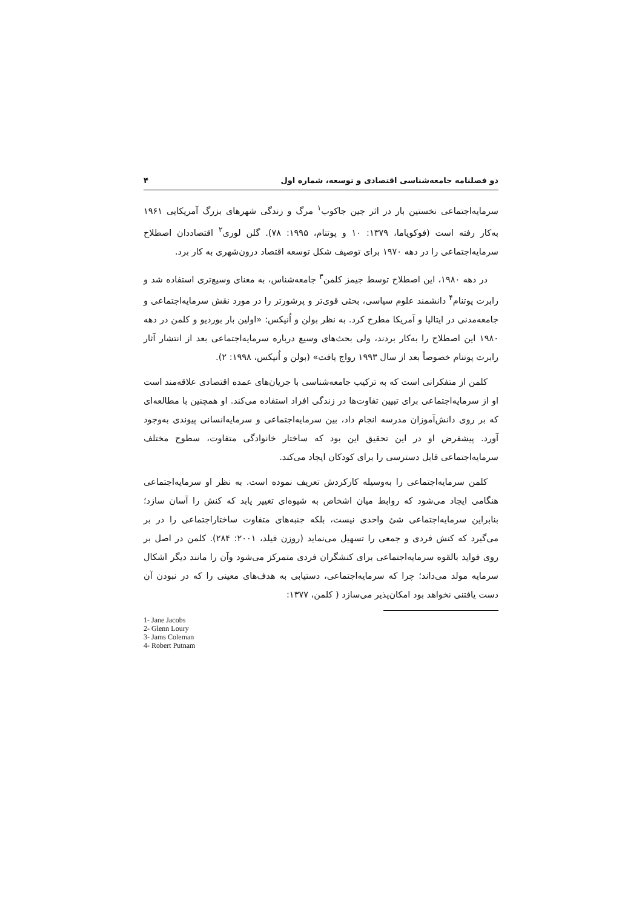دو فصلنامه جامعه‌شناسی اقتصادی و توسعه، شماره اول ۴
سرمایه‌اجتماعی نخستین بار در اثر جین جاکوب<sup>۱</sup> مرگ و زندگی شهرهای بزرگ آمریکایی ۱۹۶۱ به‌کار رفته است (فوکویاما، ۱۳۷۹: ۱۰ و پوتنام، ۱۹۹۵: ۷۸). گلن لوری<sup>۲</sup> اقتصاددان اصطلاح سرمایه‌اجتماعی را در دهه ۱۹۷۰ برای توصیف شکل توسعه اقتصاد درون‌شهری به کار برد.
در دهه ۱۹۸۰، این اصطلاح توسط جیمز کلمن<sup>۳</sup> جامعه‌شناس، به معنای وسیع‌تری استفاده شد و رابرت پوتنام<sup>۴</sup> دانشمند علوم سیاسی، بحثی قوی‌تر و پرشورتر را در مورد نقش سرمایه‌اجتماعی و جامعه‌مدنی در ایتالیا و آمریکا مطرح کرد. به نظر بولن و اُنیکس: «اولین بار بوردیو و کلمن در دهه ۱۹۸۰ این اصطلاح را به‌کار بردند، ولی بحث‌های وسیع درباره سرمایه‌اجتماعی بعد از انتشار آثار رابرت پوتنام خصوصاً بعد از سال ۱۹۹۳ رواج یافت» (بولن و اُنیکس، ۱۹۹۸: ۲).
کلمن از متفکرانی است که به ترکیب جامعه‌شناسی با جریان‌های عمده اقتصادی علاقه‌مند است او از سرمایه‌اجتماعی برای تبیین تفاوت‌ها در زندگی افراد استفاده می‌کند. او همچنین با مطالعه‌ای که بر روی دانش‌آموزان مدرسه انجام داد، بین سرمایه‌اجتماعی و سرمایه‌انسانی پیوندی به‌وجود آورد. پیشفرض او در این تحقیق این بود که ساختار خانوادگی متفاوت، سطوح مختلف سرمایه‌اجتماعی قابل دسترسی را برای کودکان ایجاد می‌کند.
کلمن سرمایه‌اجتماعی را به‌وسیله کارکردش تعریف نموده است. به نظر او سرمایه‌اجتماعی هنگامی ایجاد می‌شود که روابط میان اشخاص به شیوه‌ای تغییر یابد که کنش را آسان سازد؛ بنابراین سرمایه‌اجتماعی شئ واحدی نیست، بلکه جنبه‌های متفاوت ساختاراجتماعی را در بر می‌گیرد که کنش فردی و جمعی را تسهیل می‌نماید (روزن فیلد، ۲۰۰۱: ۲۸۴). کلمن در اصل بر روی فواید بالقوه سرمایه‌اجتماعی برای کنشگران فردی متمرکز می‌شود وآن را مانند دیگر اشکال سرمایه مولد می‌داند؛ چرا که سرمایه‌اجتماعی، دستیابی به هدف‌های معینی را که در نبودن آن دست یافتنی نخواهد بود امکان‌پذیر می‌سازد ( کلمن، ۱۳۷۷:
1- Jane Jacobs
2- Glenn Loury
3- Jams Coleman
4- Robert Putnam